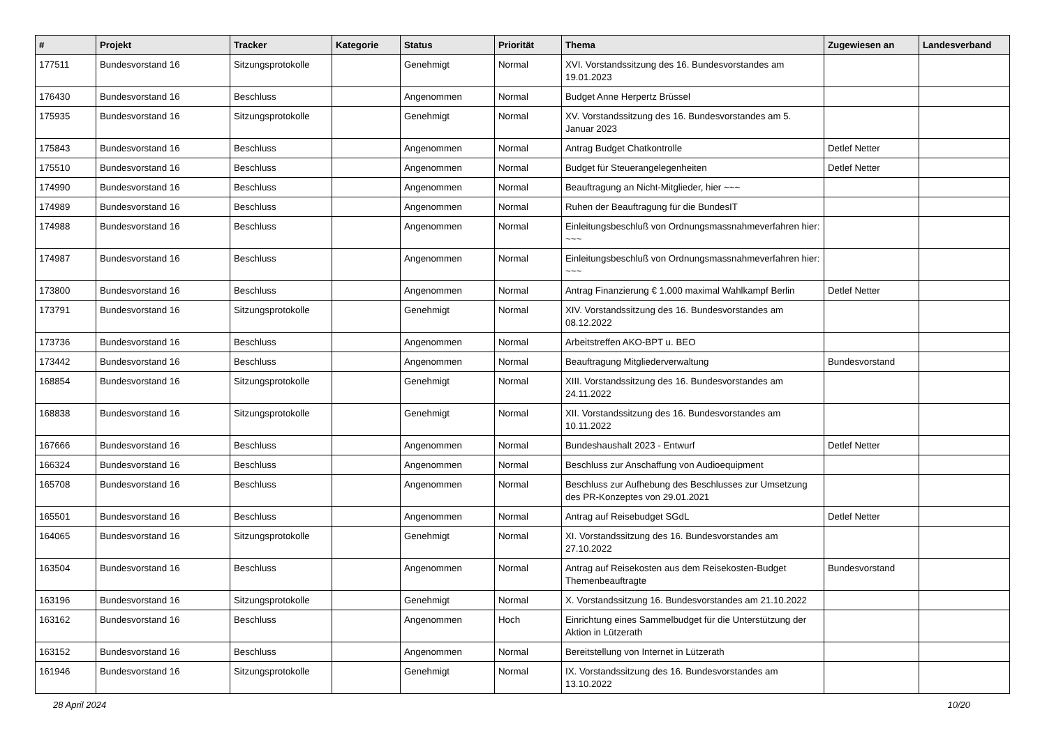| # | Projekt | Tracker | Kategorie | Status | Priorität | Thema | Zugewiesen an | Landesverband |
| --- | --- | --- | --- | --- | --- | --- | --- | --- |
| 177511 | Bundesvorstand 16 | Sitzungsprotokolle | | Genehmigt | Normal | XVI. Vorstandssitzung des 16. Bundesvorstandes am 19.01.2023 | | |
| 176430 | Bundesvorstand 16 | Beschluss | | Angenommen | Normal | Budget Anne Herpertz Brüssel | | |
| 175935 | Bundesvorstand 16 | Sitzungsprotokolle | | Genehmigt | Normal | XV. Vorstandssitzung des 16. Bundesvorstandes am 5. Januar 2023 | | |
| 175843 | Bundesvorstand 16 | Beschluss | | Angenommen | Normal | Antrag Budget Chatkontrolle | Detlef Netter | |
| 175510 | Bundesvorstand 16 | Beschluss | | Angenommen | Normal | Budget für Steuerangelegenheiten | Detlef Netter | |
| 174990 | Bundesvorstand 16 | Beschluss | | Angenommen | Normal | Beauftragung an Nicht-Mitglieder, hier ~~~ | | |
| 174989 | Bundesvorstand 16 | Beschluss | | Angenommen | Normal | Ruhen der Beauftragung für die BundesIT | | |
| 174988 | Bundesvorstand 16 | Beschluss | | Angenommen | Normal | Einleitungsbeschluß von Ordnungsmassnahmeverfahren hier: ~~~ | | |
| 174987 | Bundesvorstand 16 | Beschluss | | Angenommen | Normal | Einleitungsbeschluß von Ordnungsmassnahmeverfahren hier: ~~~ | | |
| 173800 | Bundesvorstand 16 | Beschluss | | Angenommen | Normal | Antrag Finanzierung € 1.000 maximal Wahlkampf Berlin | Detlef Netter | |
| 173791 | Bundesvorstand 16 | Sitzungsprotokolle | | Genehmigt | Normal | XIV. Vorstandssitzung des 16. Bundesvorstandes am 08.12.2022 | | |
| 173736 | Bundesvorstand 16 | Beschluss | | Angenommen | Normal | Arbeitstreffen AKO-BPT u. BEO | | |
| 173442 | Bundesvorstand 16 | Beschluss | | Angenommen | Normal | Beauftragung Mitgliederverwaltung | Bundesvorstand | |
| 168854 | Bundesvorstand 16 | Sitzungsprotokolle | | Genehmigt | Normal | XIII. Vorstandssitzung des 16. Bundesvorstandes am 24.11.2022 | | |
| 168838 | Bundesvorstand 16 | Sitzungsprotokolle | | Genehmigt | Normal | XII. Vorstandssitzung des 16. Bundesvorstandes am 10.11.2022 | | |
| 167666 | Bundesvorstand 16 | Beschluss | | Angenommen | Normal | Bundeshaushalt 2023 - Entwurf | Detlef Netter | |
| 166324 | Bundesvorstand 16 | Beschluss | | Angenommen | Normal | Beschluss zur Anschaffung von Audioequipment | | |
| 165708 | Bundesvorstand 16 | Beschluss | | Angenommen | Normal | Beschluss zur Aufhebung des Beschlusses zur Umsetzung des PR-Konzeptes von 29.01.2021 | | |
| 165501 | Bundesvorstand 16 | Beschluss | | Angenommen | Normal | Antrag auf Reisebudget SGdL | Detlef Netter | |
| 164065 | Bundesvorstand 16 | Sitzungsprotokolle | | Genehmigt | Normal | XI. Vorstandssitzung des 16. Bundesvorstandes am 27.10.2022 | | |
| 163504 | Bundesvorstand 16 | Beschluss | | Angenommen | Normal | Antrag auf Reisekosten aus dem Reisekosten-Budget Themenbeauftragte | Bundesvorstand | |
| 163196 | Bundesvorstand 16 | Sitzungsprotokolle | | Genehmigt | Normal | X. Vorstandssitzung 16. Bundesvorstandes am 21.10.2022 | | |
| 163162 | Bundesvorstand 16 | Beschluss | | Angenommen | Hoch | Einrichtung eines Sammelbudget für die Unterstützung der Aktion in Lützerath | | |
| 163152 | Bundesvorstand 16 | Beschluss | | Angenommen | Normal | Bereitstellung von Internet in Lützerath | | |
| 161946 | Bundesvorstand 16 | Sitzungsprotokolle | | Genehmigt | Normal | IX. Vorstandssitzung des 16. Bundesvorstandes am 13.10.2022 | | |
28 April 2024 10/20